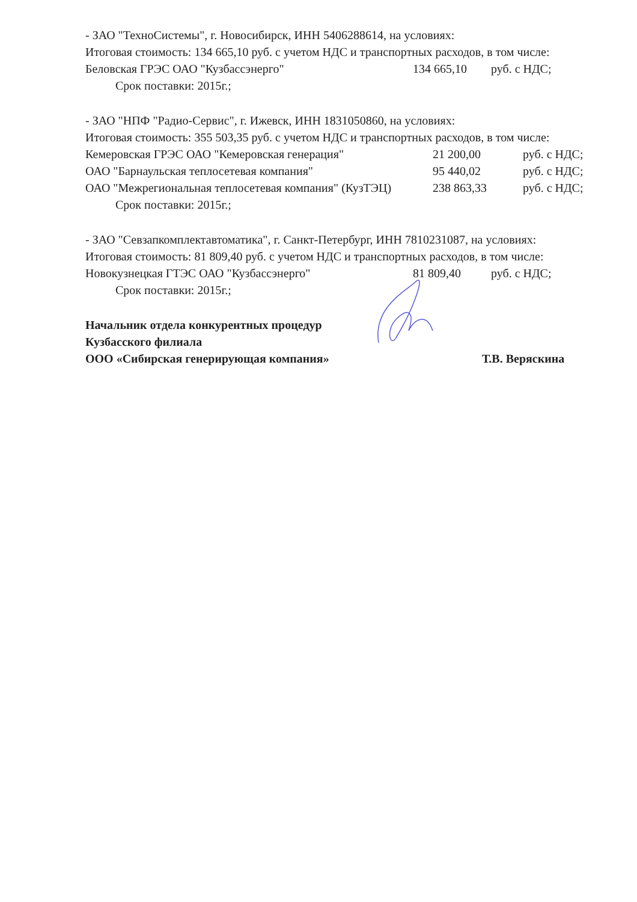- ЗАО "ТехноСистемы", г. Новосибирск, ИНН 5406288614, на условиях:
Итоговая стоимость: 134 665,10 руб. с учетом НДС и транспортных расходов, в том числе:
Беловская ГРЭС ОАО "Кузбассэнерго" 134 665,10 руб. с НДС;
Срок поставки: 2015г.;
- ЗАО "НПФ "Радио-Сервис", г. Ижевск, ИНН 1831050860, на условиях:
Итоговая стоимость: 355 503,35 руб. с учетом НДС и транспортных расходов, в том числе:
Кемеровская ГРЭС ОАО "Кемеровская генерация" 21 200,00 руб. с НДС;
ОАО "Барнаульская теплосетевая компания" 95 440,02 руб. с НДС;
ОАО "Межрегиональная теплосетевая компания" (КузТЭЦ) 238 863,33 руб. с НДС;
Срок поставки: 2015г.;
- ЗАО "Севзапкомплектавтоматика", г. Санкт-Петербург, ИНН 7810231087, на условиях:
Итоговая стоимость: 81 809,40 руб. с учетом НДС и транспортных расходов, в том числе:
Новокузнецкая ГТЭС ОАО "Кузбассэнерго" 81 809,40 руб. с НДС;
Срок поставки: 2015г.;
Начальник отдела конкурентных процедур
Кузбасского филиала
ООО «Сибирская генерирующая компания»
Т.В. Веряскина